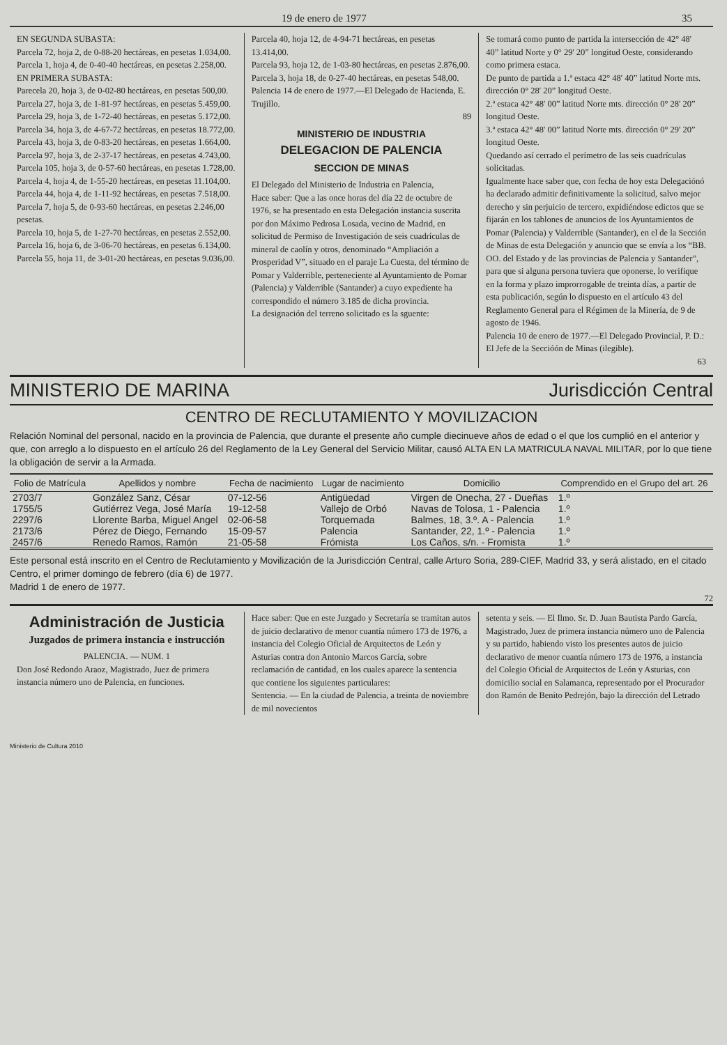19 de enero de 1977 35
EN SEGUNDA SUBASTA:
Parcela 72, hoja 2, de 0-88-20 hectáreas, en pesetas 1.034,00.
Parcela 1, hoja 4, de 0-40-40 hectáreas, en pesetas 2.258,00.
EN PRIMERA SUBASTA:
Parecela 20, hoja 3, de 0-02-80 hectáreas, en pesetas 500,00.
Parcela 27, hoja 3, de 1-81-97 hectáreas, en pesetas 5.459,00.
Parcela 29, hoja 3, de 1-72-40 hectáreas, en pesetas 5.172,00.
Parcela 34, hoja 3, de 4-67-72 hectáreas, en pesetas 18.772,00.
Parcela 43, hoja 3, de 0-83-20 hectáreas, en pesetas 1.664,00.
Parcela 97, hoja 3, de 2-37-17 hectáreas, en pesetas 4.743,00.
Parcela 105, hoja 3, de 0-57-60 hectáreas, en pesetas 1.728,00.
Parcela 4, hoja 4, de 1-55-20 hectáreas, en pesetas 11.104,00.
Parcela 44, hoja 4, de 1-11-92 hectáreas, en pesetas 7.518,00.
Parcela 7, hoja 5, de 0-93-60 hectáreas, en pesetas 2.246,00 pesetas.
Parcela 10, hoja 5, de 1-27-70 hectáreas, en pesetas 2.552,00.
Parcela 16, hoja 6, de 3-06-70 hectáreas, en pesetas 6.134,00.
Parcela 55, hoja 11, de 3-01-20 hectáreas, en pesetas 9.036,00.
Parcela 40, hoja 12, de 4-94-71 hectáreas, en pesetas 13.414,00.
Parcela 93, hoja 12, de 1-03-80 hectáreas, en pesetas 2.876,00.
Parcela 3, hoja 18, de 0-27-40 hectáreas, en pesetas 548,00.
Palencia 14 de enero de 1977.—El Delegado de Hacienda, E. Trujillo.
89
MINISTERIO DE INDUSTRIA
DELEGACION DE PALENCIA
SECCION DE MINAS
El Delegado del Ministerio de Industria en Palencia,
Hace saber: Que a las once horas del día 22 de octubre de 1976, se ha presentado en esta Delegación instancia suscrita por don Máximo Pedrosa Losada, vecino de Madrid, en solicitud de Permiso de Investigación de seis cuadrículas de mineral de caolín y otros, denominado “Ampliación a Prosperidad V”, situado en el paraje La Cuesta, del término de Pomar y Valderrible, perteneciente al Ayuntamiento de Pomar (Palencia) y Valderrible (Santander) a cuyo expediente ha correspondido el número 3.185 de dicha provincia.
La designación del terreno solicitado es la sguente:
Se tomará como punto de partida la intersección de 42° 48' 40” latitud Norte y 0° 29' 20” longitud Oeste, considerando como primera estaca.
De punto de partida a 1.ª estaca 42° 48' 40” latitud Norte mts. dirección 0° 28' 20” longitud Oeste.
2.ª estaca 42° 48' 00” latitud Norte mts. dirección 0° 28' 20” longitud Oeste.
3.ª estaca 42° 48' 00” latitud Norte mts. dirección 0° 29' 20” longitud Oeste.
Quedando así cerrado el perímetro de las seis cuadrículas solicitadas.
Igualmente hace saber que, con fecha de hoy esta Delegaciónó ha declarado admitir definitivamente la solicitud, salvo mejor derecho y sin perjuicio de tercero, expidiéndose edictos que se fijarán en los tablones de anuncios de los Ayuntamientos de Pomar (Palencia) y Valderrible (Santander), en el de la Sección de Minas de esta Delegación y anuncio que se envía a los “BB. OO. del Estado y de las provincias de Palencia y Santander”, para que si alguna persona tuviera que oponerse, lo verifique en la forma y plazo improrrogable de treinta días, a partir de esta publicación, según lo dispuesto en el artículo 43 del Reglamento General para el Régimen de la Minería, de 9 de agosto de 1946.
Palencia 10 de enero de 1977.—El Delegado Provincial, P. D.: El Jefe de la Seccióón de Minas (ilegible).
63
MINISTERIO DE MARINA Jurisdicción Central
CENTRO DE RECLUTAMIENTO Y MOVILIZACION
Relación Nominal del personal, nacido en la provincia de Palencia, que durante el presente año cumple diecinueve años de edad o el que los cumplió en el anterior y que, con arreglo a lo dispuesto en el artículo 26 del Reglamento de la Ley General del Servicio Militar, causó ALTA EN LA MATRICULA NAVAL MILITAR, por lo que tiene la obligación de servir a la Armada.
| Folio de Matrícula | Apellidos y nombre | Fecha de nacimiento | Lugar de nacimiento | Domicilio | Comprendido en el Grupo del art. 26 |
| --- | --- | --- | --- | --- | --- |
| 2703/7 | González Sanz, César | 07-12-56 | Antigüedad | Virgen de Onecha, 27 - Dueñas | 1.º |
| 1755/5 | Gutiérrez Vega, José María | 19-12-58 | Vallejo de Orbó | Navas de Tolosa, 1 - Palencia | 1.º |
| 2297/6 | Llorente Barba, Miguel Angel | 02-06-58 | Torquemada | Balmes, 18, 3.º. A - Palencia | 1.º |
| 2173/6 | Pérez de Diego, Fernando | 15-09-57 | Palencia | Santander, 22, 1.º - Palencia | 1.º |
| 2457/6 | Renedo Ramos, Ramón | 21-05-58 | Frómista | Los Caños, s/n. - Fromista | 1.º |
Este personal está inscrito en el Centro de Reclutamiento y Movilización de la Jurisdicción Central, calle Arturo Soria, 289-CIEF, Madrid 33, y será alistado, en el citado Centro, el primer domingo de febrero (día 6) de 1977.
Madrid 1 de enero de 1977.
72
Administración de Justicia
Juzgados de primera instancia e instrucción
PALENCIA. — NUM. 1
Don José Redondo Araoz, Magistrado, Juez de primera instancia número uno de Palencia, en funciones.
Hace saber: Que en este Juzgado y Secretaría se tramitan autos de juicio declarativo de menor cuantía número 173 de 1976, a instancia del Colegio Oficial de Arquitectos de León y Asturias contra don Antonio Marcos García, sobre reclamación de cantidad, en los cuales aparece la sentencia que contiene los siguientes particulares:
Sentencia. — En la ciudad de Palencia, a treinta de noviembre de mil novecientos
setenta y seis. — El Ilmo. Sr. D. Juan Bautista Pardo García, Magistrado, Juez de primera instancia número uno de Palencia y su partido, habiendo visto los presentes autos de juicio declarativo de menor cuantía número 173 de 1976, a instancia del Colegio Oficial de Arquitectos de León y Asturias, con domicilio social en Salamanca, representado por el Procurador don Ramón de Benito Pedrejón, bajo la dirección del Letrado
Ministerio de Cultura 2010